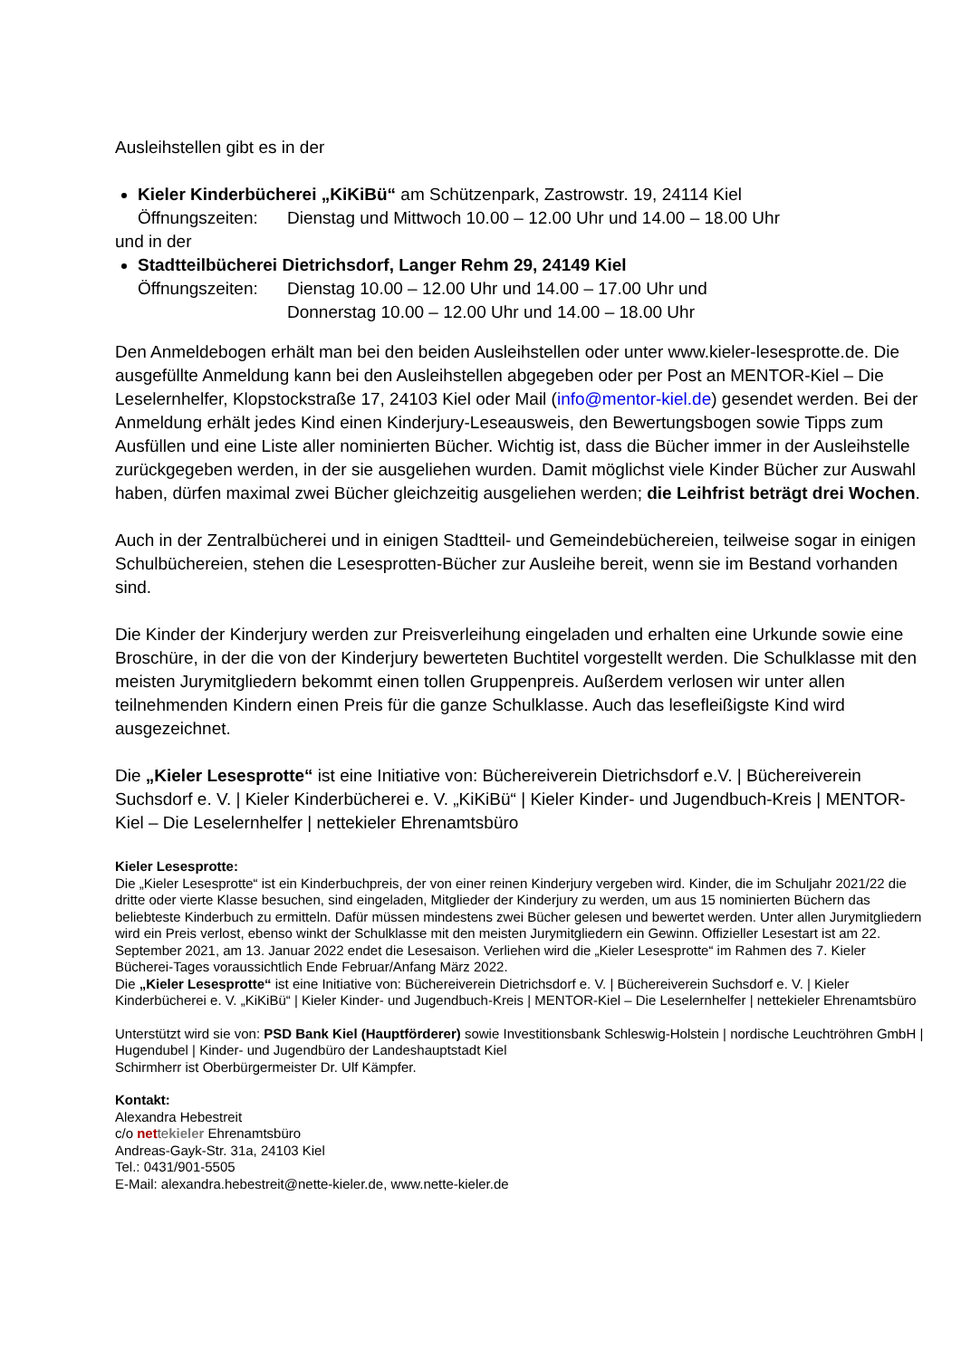Ausleihstellen gibt es in der
Kieler Kinderbücherei „KiKiBü“ am Schützenpark, Zastrowstr. 19, 24114 Kiel
Öffnungszeiten: Dienstag und Mittwoch 10.00 – 12.00 Uhr und 14.00 – 18.00 Uhr
und in der
Stadtteilbücherei Dietrichsdorf, Langer Rehm 29, 24149 Kiel
Öffnungszeiten: Dienstag 10.00 – 12.00 Uhr und 14.00 – 17.00 Uhr und
Donnerstag 10.00 – 12.00 Uhr und 14.00 – 18.00 Uhr
Den Anmeldebogen erhält man bei den beiden Ausleihstellen oder unter www.kieler-lesesprotte.de. Die ausgefüllte Anmeldung kann bei den Ausleihstellen abgegeben oder per Post an MENTOR-Kiel – Die Leselernhelfer, Klopstockstraße 17, 24103 Kiel oder Mail (info@mentor-kiel.de) gesendet werden. Bei der Anmeldung erhält jedes Kind einen Kinderjury-Leseausweis, den Bewertungsbogen sowie Tipps zum Ausfüllen und eine Liste aller nominierten Bücher. Wichtig ist, dass die Bücher immer in der Ausleihstelle zurückgegeben werden, in der sie ausgeliehen wurden. Damit möglichst viele Kinder Bücher zur Auswahl haben, dürfen maximal zwei Bücher gleichzeitig ausgeliehen werden; die Leihfrist beträgt drei Wochen.
Auch in der Zentralbücherei und in einigen Stadtteil- und Gemeindebüchereien, teilweise sogar in einigen Schulbüchereien, stehen die Lesesprotten-Bücher zur Ausleihe bereit, wenn sie im Bestand vorhanden sind.
Die Kinder der Kinderjury werden zur Preisverleihung eingeladen und erhalten eine Urkunde sowie eine Broschüre, in der die von der Kinderjury bewerteten Buchtitel vorgestellt werden. Die Schulklasse mit den meisten Jurymitgliedern bekommt einen tollen Gruppenpreis. Außerdem verlosen wir unter allen teilnehmenden Kindern einen Preis für die ganze Schulklasse. Auch das lesefleißigste Kind wird ausgezeichnet.
Die „Kieler Lesesprotte“ ist eine Initiative von: Büchereiverein Dietrichsdorf e.V. | Büchereiverein Suchsdorf e. V. | Kieler Kinderbücherei e. V. „KiKiBü“ | Kieler Kinder- und Jugendbuch-Kreis | MENTOR-Kiel – Die Leselernhelfer | nettekieler Ehrenamtsbüro
Kieler Lesesprotte:
Die „Kieler Lesesprotte“ ist ein Kinderbuchpreis, der von einer reinen Kinderjury vergeben wird. Kinder, die im Schuljahr 2021/22 die dritte oder vierte Klasse besuchen, sind eingeladen, Mitglieder der Kinderjury zu werden, um aus 15 nominierten Büchern das beliebteste Kinderbuch zu ermitteln. Dafür müssen mindestens zwei Bücher gelesen und bewertet werden. Unter allen Jurymitgliedern wird ein Preis verlost, ebenso winkt der Schulklasse mit den meisten Jurymitgliedern ein Gewinn. Offizieller Lesestart ist am 22. September 2021, am 13. Januar 2022 endet die Lesesaison. Verliehen wird die „Kieler Lesesprotte“ im Rahmen des 7. Kieler Bücherei-Tages voraussichtlich Ende Februar/Anfang März 2022.
Die „Kieler Lesesprotte“ ist eine Initiative von: Büchereiverein Dietrichsdorf e. V. | Büchereiverein Suchsdorf e. V. | Kieler Kinderbücherei e. V. „KiKiBü“ | Kieler Kinder- und Jugendbuch-Kreis | MENTOR-Kiel – Die Leselernhelfer | nettekieler Ehrenamtsbüro
Unterstützt wird sie von: PSD Bank Kiel (Hauptförderer) sowie Investitionsbank Schleswig-Holstein | nordische Leuchtröhren GmbH | Hugendubel | Kinder- und Jugendbüro der Landeshauptstadt Kiel
Schirmherr ist Oberbürgermeister Dr. Ulf Kämpfer.
Kontakt:
Alexandra Hebestreit
c/o net te kieler Ehrenamtsbüro
Andreas-Gayk-Str. 31a, 24103 Kiel
Tel.: 0431/901-5505
E-Mail: alexandra.hebestreit@nette-kieler.de, www.nette-kieler.de